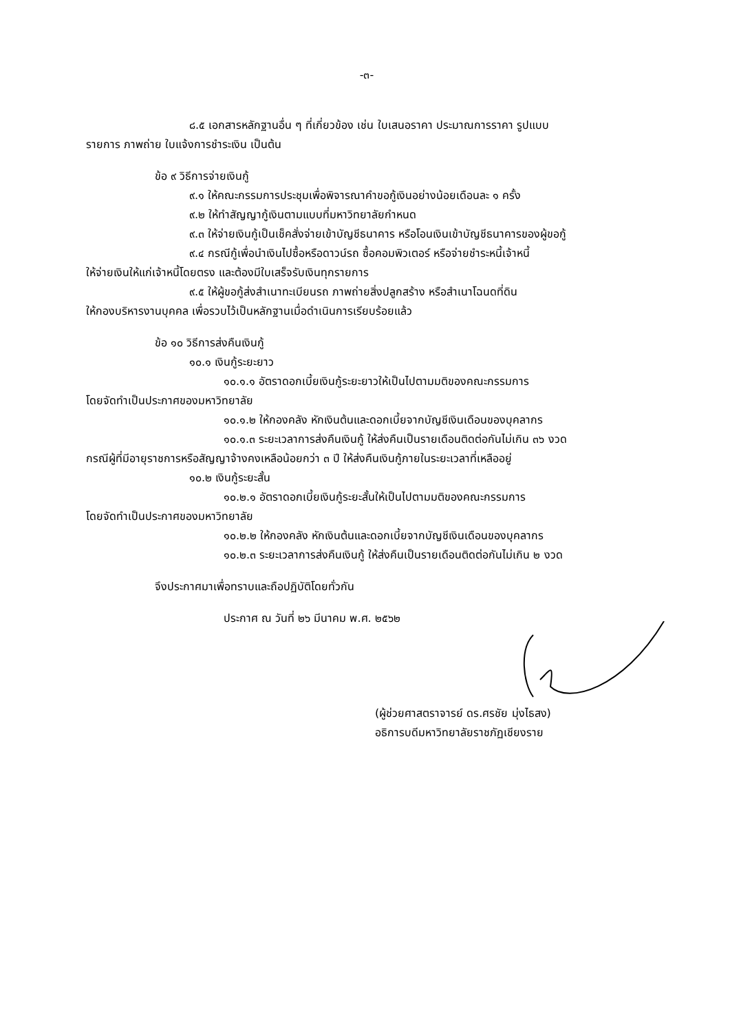-๓-
๘.๕ เอกสารหลักฐานอื่น ๆ ที่เกี่ยวข้อง เช่น ใบเสนอราคา ประมาณการราคา รูปแบบ
รายการ ภาพถ่าย ใบแจ้งการชำระเงิน เป็นต้น
ข้อ ๙ วิธีการจ่ายเงินกู้
๙.๑ ให้คณะกรรมการประชุมเพื่อพิจารณาคำขอกู้เงินอย่างน้อยเดือนละ ๑ ครั้ง
๙.๒ ให้ทำสัญญากู้เงินตามแบบที่มหาวิทยาลัยกำหนด
๙.๓ ให้จ่ายเงินกู้เป็นเช็คสั่งจ่ายเข้าบัญชีธนาคาร หรือโอนเงินเข้าบัญชีธนาคารของผู้ขอกู้
๙.๔ กรณีกู้เพื่อนำเงินไปซื้อหรือดาวน์รถ ซื้อคอมพิวเตอร์ หรือจ่ายชำระหนี้เจ้าหนี้
ให้จ่ายเงินให้แก่เจ้าหนี้โดยตรง และต้องมีใบเสร็จรับเงินทุกรายการ
๙.๕ ให้ผู้ขอกู้ส่งสำเนาทะเบียนรถ ภาพถ่ายสิ่งปลูกสร้าง หรือสำเนาโฉนดที่ดิน
ให้กองบริหารงานบุคคล เพื่อรวบไว้เป็นหลักฐานเมื่อดำเนินการเรียบร้อยแล้ว
ข้อ ๑๐ วิธีการส่งคืนเงินกู้
๑๐.๑ เงินกู้ระยะยาว
๑๐.๑.๑ อัตราดอกเบี้ยเงินกู้ระยะยาวให้เป็นไปตามมติของคณะกรรมการ
โดยจัดทำเป็นประกาศของมหาวิทยาลัย
๑๐.๑.๒ ให้กองคลัง หักเงินต้นและดอกเบี้ยจากบัญชีเงินเดือนของบุคลากร
๑๐.๑.๓ ระยะเวลาการส่งคืนเงินกู้ ให้ส่งคืนเป็นรายเดือนติดต่อกันไม่เกิน ๓๖ งวด
กรณีผู้ที่มีอายุราชการหรือสัญญาจ้างคงเหลือน้อยกว่า ๓ ปี ให้ส่งคืนเงินกู้ภายในระยะเวลาที่เหลืออยู่
๑๐.๒ เงินกู้ระยะสั้น
๑๐.๒.๑ อัตราดอกเบี้ยเงินกู้ระยะสั้นให้เป็นไปตามมติของคณะกรรมการ
โดยจัดทำเป็นประกาศของมหาวิทยาลัย
๑๐.๒.๒ ให้กองคลัง หักเงินต้นและดอกเบี้ยจากบัญชีเงินเดือนของบุคลากร
๑๐.๒.๓ ระยะเวลาการส่งคืนเงินกู้ ให้ส่งคืนเป็นรายเดือนติดต่อกันไม่เกิน ๒ งวด
จึงประกาศมาเพื่อทราบและถือปฏิบัติโดยทั่วกัน
ประกาศ ณ วันที่ ๒๖ มีนาคม พ.ศ. ๒๕๖๒
(ผู้ช่วยศาสตราจารย์ ดร.ศรชัย มุ่งไธสง)
อธิการบดีมหาวิทยาลัยราชภัฏเชียงราย